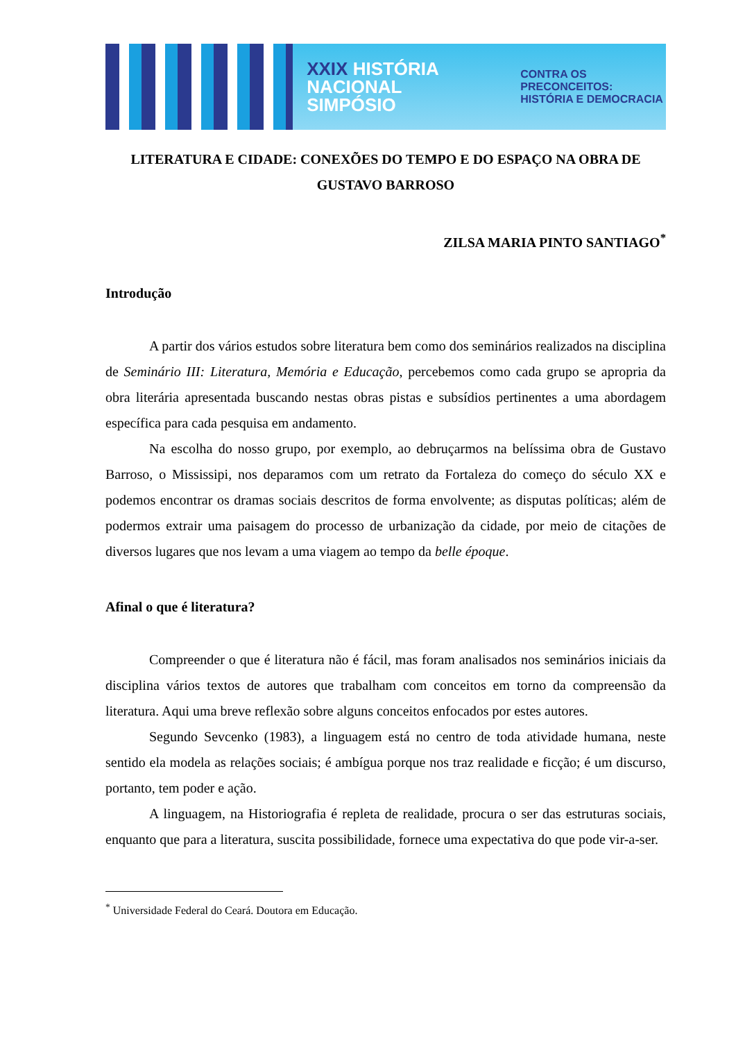XXIX HISTÓRIA NACIONAL SIMPÓSIO
CONTRA OS PRECONCEITOS:
HISTÓRIA E DEMOCRACIA
LITERATURA E CIDADE: CONEXÕES DO TEMPO E DO ESPAÇO NA OBRA DE GUSTAVO BARROSO
ZILSA MARIA PINTO SANTIAGO<sup>*</sup>
Introdução
A partir dos vários estudos sobre literatura bem como dos seminários realizados na disciplina de Seminário III: Literatura, Memória e Educação, percebemos como cada grupo se apropria da obra literária apresentada buscando nestas obras pistas e subsídios pertinentes a uma abordagem específica para cada pesquisa em andamento.
Na escolha do nosso grupo, por exemplo, ao debruçarmos na belíssima obra de Gustavo Barroso, o Mississipi, nos deparamos com um retrato da Fortaleza do começo do século XX e podemos encontrar os dramas sociais descritos de forma envolvente; as disputas políticas; além de podermos extrair uma paisagem do processo de urbanização da cidade, por meio de citações de diversos lugares que nos levam a uma viagem ao tempo da belle époque.
Afinal o que é literatura?
Compreender o que é literatura não é fácil, mas foram analisados nos seminários iniciais da disciplina vários textos de autores que trabalham com conceitos em torno da compreensão da literatura. Aqui uma breve reflexão sobre alguns conceitos enfocados por estes autores.
Segundo Sevcenko (1983), a linguagem está no centro de toda atividade humana, neste sentido ela modela as relações sociais; é ambígua porque nos traz realidade e ficção; é um discurso, portanto, tem poder e ação.
A linguagem, na Historiografia é repleta de realidade, procura o ser das estruturas sociais, enquanto que para a literatura, suscita possibilidade, fornece uma expectativa do que pode vir-a-ser.
<sup>*</sup> Universidade Federal do Ceará. Doutora em Educação.